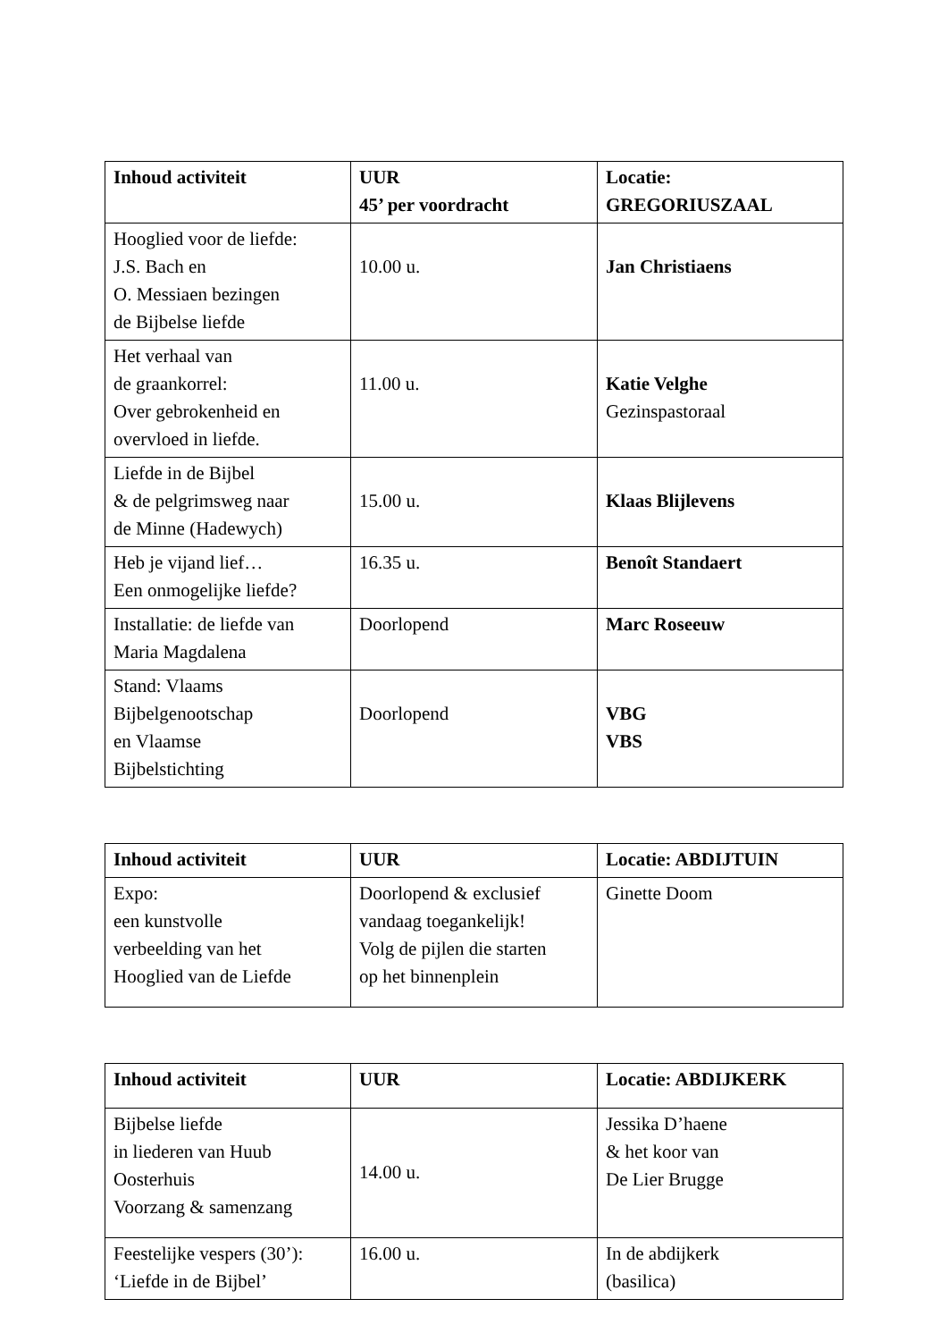| Inhoud activiteit | UUR 45’ per voordracht | Locatie: GREGORIUSZAAL |
| --- | --- | --- |
| Hooglied voor de liefde: J.S. Bach en O. Messiaen bezingen de Bijbelse liefde | 10.00 u. | Jan Christiaens |
| Het verhaal van de graankorrel: Over gebrokenheid en overvloed in liefde. | 11.00 u. | Katie Velghe Gezinspastoraal |
| Liefde in de Bijbel & de pelgrimsweg naar de Minne (Hadewych) | 15.00 u. | Klaas Blijlevens |
| Heb je vijand lief… Een onmogelijke liefde? | 16.35 u. | Benoît Standaert |
| Installatie: de liefde van Maria Magdalena | Doorlopend | Marc Roseeuw |
| Stand: Vlaams Bijbelgenootschap en Vlaamse Bijbelstichting | Doorlopend | VBG VBS |
| Inhoud activiteit | UUR | Locatie: ABDIJTUIN |
| --- | --- | --- |
| Expo: een kunstvolle verbeelding van het Hooglied van de Liefde | Doorlopend & exclusief vandaag toegankelijk! Volg de pijlen die starten op het binnenplein | Ginette Doom |
| Inhoud activiteit | UUR | Locatie: ABDIJKERK |
| --- | --- | --- |
| Bijbelse liefde in liederen van Huub Oosterhuis Voorzang & samenzang | 14.00 u. | Jessika D’haene & het koor van De Lier Brugge |
| Feestelijke vespers (30’): ‘Liefde in de Bijbel’ | 16.00 u. | In de abdijkerk (basilica) |